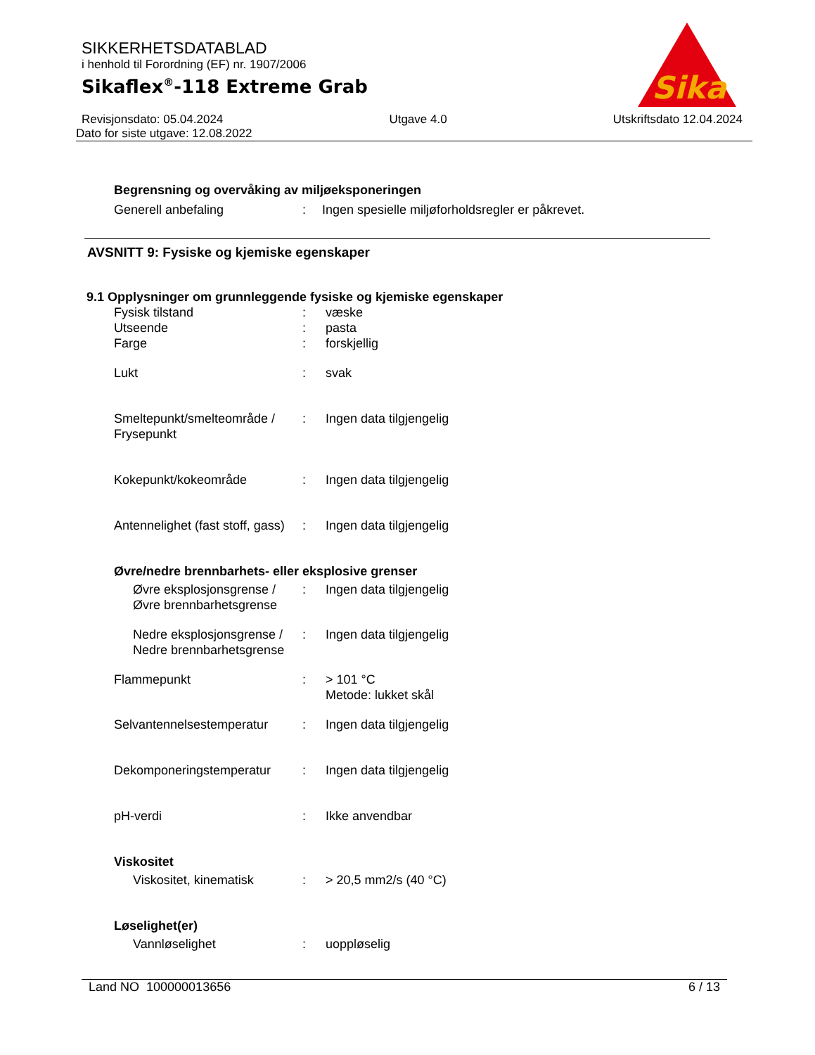Sika
®
SIKKERHETSDATABLAD
i henhold til Forordning (EF) nr. 1907/2006
Sikaflex<sup>®</sup>-118 Extreme Grab
Revisjonsdato: 05.04.2024 Utgave 4.0 Utskriftsdato 12.04.2024
Dato for siste utgave: 12.08.2022
Begrensning og overvåking av miljøeksponeringen
| Generell anbefaling | : | Ingen spesielle miljøforholdsregler er påkrevet. |
AVSNITT 9: Fysiske og kjemiske egenskaper
9.1 Opplysninger om grunnleggende fysiske og kjemiske egenskaper
| Fysisk tilstand | : | væske |
| Utseende | : | pasta |
| Farge | : | forskjellig |
| Lukt | : | svak |
| Smeltepunkt/smelteområde / Frysepunkt | : | Ingen data tilgjengelig |
| Kokepunkt/kokeområde | : | Ingen data tilgjengelig |
| Antennelighet (fast stoff, gass) | : | Ingen data tilgjengelig |
| Øvre/nedre brennbarhets- eller eksplosive grenser | | |
| Øvre eksplosjonsgrense / Øvre brennbarhetsgrense | : | Ingen data tilgjengelig |
| Nedre eksplosjonsgrense / Nedre brennbarhetsgrense | : | Ingen data tilgjengelig |
| Flammepunkt | : | > 101 °C Metode: lukket skål |
| Selvantennelsestemperatur | : | Ingen data tilgjengelig |
| Dekomponeringstemperatur | : | Ingen data tilgjengelig |
| pH-verdi | : | Ikke anvendbar |
| Viskositet | | |
| Viskositet, kinematisk | : | > 20,5 mm2/s (40 °C) |
| Løselighet(er) | | |
| Vannløselighet | : | uoppløselig |
Land NO 100000013656 6 / 13